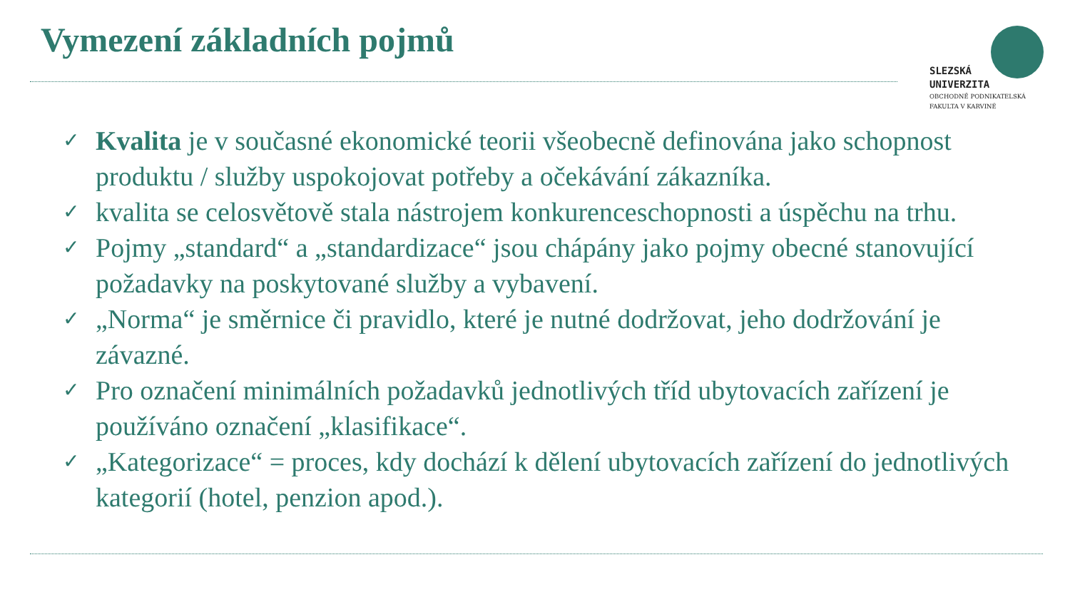Vymezení základních pojmů
SLEZSKÁ
UNIVERZITA
OBCHODNĚ PODNIKATELSKÁ
FAKULTA V KARVINÉ
✓ Kvalita je v současné ekonomické teorii všeobecně definována jako schopnost produktu / služby uspokojovat potřeby a očekávání zákazníka.
✓ kvalita se celosvětově stala nástrojem konkurenceschopnosti a úspěchu na trhu.
✓ Pojmy „standard“ a „standardizace“ jsou chápány jako pojmy obecné stanovující požadavky na poskytované služby a vybavení.
✓ „Norma“ je směrnice či pravidlo, které je nutné dodržovat, jeho dodržování je závazné.
✓ Pro označení minimálních požadavků jednotlivých tříd ubytovacích zařízení je používáno označení „klasifikace“.
✓ „Kategorizace“ = proces, kdy dochází k dělení ubytovacích zařízení do jednotlivých kategorií (hotel, penzion apod.).